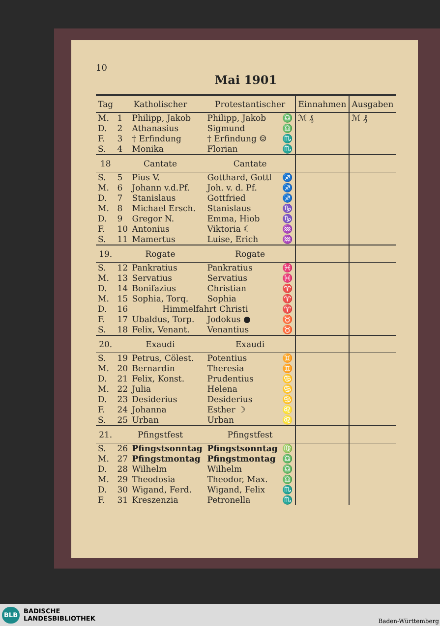10
Mai 1901
| Tag | Katholischer | | Protestantischer | | Einnahmen | Ausgaben |
| --- | --- | --- | --- | --- | --- | --- |
| M. | 1 | Philipp, Jakob | Philipp, Jakob | ♎ | ℳ ₰ | ℳ ₰ |
| D. | 2 | Athanasius | Sigmund | ♎ | | |
| F. | 3 | † Erfindung | † Erfindung ☺ | ♏ | | |
| S. | 4 | Monika | Florian | ♏ | | |
| 18 | Cantate | | Cantate | | | |
| S. | 5 | Pius V. | Gotthard, Gottl | ♐ | | |
| M. | 6 | Johann v.d.Pf. | Joh. v. d. Pf. | ♐ | | |
| D. | 7 | Stanislaus | Gottfried | ♐ | | |
| M. | 8 | Michael Ersch. | Stanislaus | ♑ | | |
| D. | 9 | Gregor N. | Emma, Hiob | ♑ | | |
| F. | 10 | Antonius | Viktoria ☾ | ♒ | | |
| S. | 11 | Mamertus | Luise, Erich | ♒ | | |
| 19. | Rogate | | Rogate | | | |
| S. | 12 | Pankratius | Pankratius | ♓ | | |
| M. | 13 | Servatius | Servatius | ♓ | | |
| D. | 14 | Bonifazius | Christian | ♈ | | |
| M. | 15 | Sophia, Torq. | Sophia | ♈ | | |
| D. | 16 | Himmelfahrt Christi | | ♈ | | |
| F. | 17 | Ubaldus, Torp. | Jodokus ● | ♉ | | |
| S. | 18 | Felix, Venant. | Venantius | ♉ | | |
| 20. | Exaudi | | Exaudi | | | |
| S. | 19 | Petrus, Cölest. | Potentius | ♊ | | |
| M. | 20 | Bernardin | Theresia | ♊ | | |
| D. | 21 | Felix, Konst. | Prudentius | ♋ | | |
| M. | 22 | Julia | Helena | ♋ | | |
| D. | 23 | Desiderius | Desiderius | ♋ | | |
| F. | 24 | Johanna | Esther ☽ | ♌ | | |
| S. | 25 | Urban | Urban | ♌ | | |
| 21. | Pfingstfest | | Pfingstfest | | | |
| S. | 26 | Pfingstsonntag | Pfingstsonntag | ♍ | | |
| M. | 27 | Pfingstmontag | Pfingstmontag | ♎ | | |
| D. | 28 | Wilhelm | Wilhelm | ♎ | | |
| M. | 29 | Theodosia | Theodor, Max. | ♎ | | |
| D. | 30 | Wigand, Ferd. | Wigand, Felix | ♏ | | |
| F. | 31 | Kreszenzia | Petronella | ♏ | | |
BLB
BADISCHE
LANDESBIBLIOTHEK
Baden-Württemberg